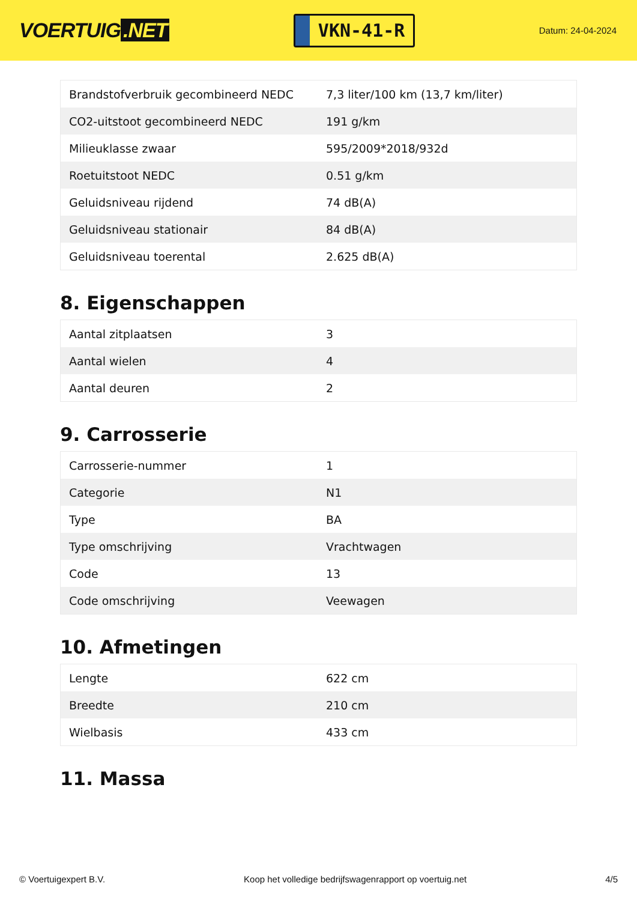VOERTUIG.NET
VKN-41-R
Datum: 24-04-2024
| Brandstofverbruik gecombineerd NEDC | 7,3 liter/100 km (13,7 km/liter) |
| CO2-uitstoot gecombineerd NEDC | 191 g/km |
| Milieuklasse zwaar | 595/2009*2018/932d |
| Roetuitstoot NEDC | 0.51 g/km |
| Geluidsniveau rijdend | 74 dB(A) |
| Geluidsniveau stationair | 84 dB(A) |
| Geluidsniveau toerental | 2.625 dB(A) |
8. Eigenschappen
| Aantal zitplaatsen | 3 |
| Aantal wielen | 4 |
| Aantal deuren | 2 |
9. Carrosserie
| Carrosserie-nummer | 1 |
| Categorie | N1 |
| Type | BA |
| Type omschrijving | Vrachtwagen |
| Code | 13 |
| Code omschrijving | Veewagen |
10. Afmetingen
| Lengte | 622 cm |
| Breedte | 210 cm |
| Wielbasis | 433 cm |
11. Massa
© Voertuigexpert B.V. Koop het volledige bedrijfswagenrapport op voertuig.net 4/5